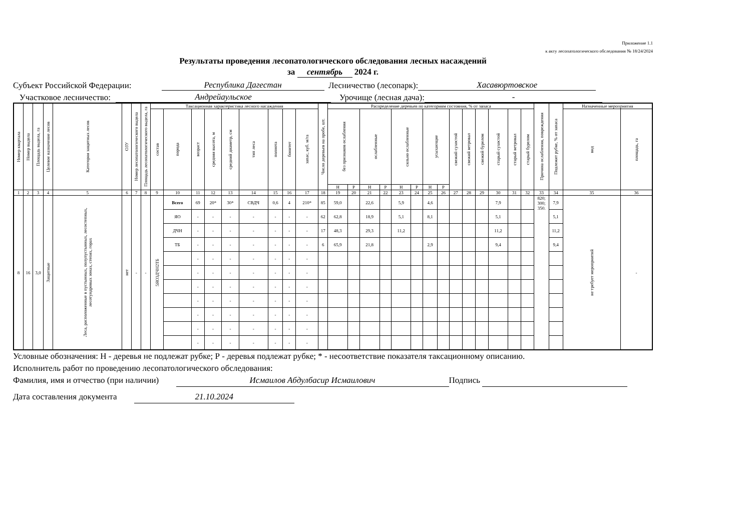Приложение 1.1
к акту лесопатологического обследования № 18/24/2024
Результаты проведения лесопатологического обследования лесных насаждений
за сентябрь 2024 г.
Субъект Российской Федерации: Республика Дагестан Лесничество (лесопарк): Хасавюртовское
Участковое лесничество: Андрейаульское Урочище (лесная дача): -
| Номер квартала | Номер выдела | Площадь выдела, га | Целевое назначение лесов | Категория защитных лесов | ОЗУ | Номер лесопатологического выдела | Площадь лесопатологического выдела, га | Таксационная характеристика лесного насаждения | | | | | | | | | Число деревьев на пробе, шт. | Распределение деревьев по категориям состояния, % от запаса | | | | | | | | | | | | | | Причина ослабления, повреждения | Подлежит рубке, % от запаса | Назначенные мероприятия | |
| --- | --- | --- | --- | --- | --- | --- | --- | --- | --- | --- | --- | --- | --- | --- | --- | --- | --- | --- | --- | --- | --- | --- | --- | --- | --- | --- | --- | --- | --- | --- | --- | --- | --- | --- | --- |
| | | | | | | | | состав | порода | возраст | средняя высота, м | средний диаметр, см | тип леса | полнота | бонитет | запас, куб. м/га | | без признаков ослабления | | ослабленные | | сильно ослабленные | | усыхающие | | свежий сухостой | свежий ветровал | свежий бурелом | старый сухостой | старый ветровал | старый бурелом | | | вид | площадь, га |
| | | | | | | | | | | | | | | | | | | Н | Р | Н | Р | Н | Р | Н | Р | | | | | | | | | | |
| 1 | 2 | 3 | 4 | 5 | 6 | 7 | 8 | 9 | 10 | 11 | 12 | 13 | 14 | 15 | 16 | 17 | 18 | 19 | 20 | 21 | 22 | 23 | 24 | 25 | 26 | 27 | 28 | 29 | 30 | 31 | 32 | 33 | 34 | 35 | 36 |
| 8 | 16 | 3,0 | Защитные | Леса, расположенные в пустынных, полупустынных, лесостепных, лесотундровых зонах, степях, горах | нет | - | - | 5ЯО3ДЧН2ТБ | Всего | 69 | 20* | 30* | СВДЧ | 0,6 | 4 | 210* | 85 | 59,0 | | 22,6 | | 5,9 | | 4,6 | | | | | 7,9 | | | 820; 300; 350. | 7,9 | не требует мероприятий | - |
| | | | | | | | | | ЯО | - | - | - | - | - | - | - | 62 | 62,8 | | 18,9 | | 5,1 | | 8,1 | | | | | 5,1 | | | | 5,1 | | |
| | | | | | | | | | ДЧН | - | - | - | - | - | - | - | 17 | 48,3 | | 29,3 | | 11,2 | | | | | | | 11,2 | | | | 11,2 | | |
| | | | | | | | | | ТБ | - | - | - | - | - | - | - | 6 | 65,9 | | 21,8 | | | | 2,9 | | | | | 9,4 | | | | 9,4 | | |
| | | | | | | | | | | - | - | - | - | - | - | - | | | | | | | | | | | | | | | | | | | |
| | | | | | | | | | | - | - | - | - | - | - | - | | | | | | | | | | | | | | | | | | | |
| | | | | | | | | | | - | - | - | - | - | - | - | | | | | | | | | | | | | | | | | | | |
| | | | | | | | | | | - | - | - | - | - | - | - | | | | | | | | | | | | | | | | | | | |
| | | | | | | | | | | - | - | - | - | - | - | - | | | | | | | | | | | | | | | | | | | |
| | | | | | | | | | | - | - | - | - | - | - | - | | | | | | | | | | | | | | | | | | | |
| | | | | | | | | | | - | - | - | - | - | - | - | | | | | | | | | | | | | | | | | | | |
Условные обозначения: Н - деревья не подлежат рубке; Р - деревья подлежат рубке; * - несоответствие показателя таксационному описанию.
Исполнитель работ по проведению лесопатологического обследования:
Фамилия, имя и отчество (при наличии) Исмаилов Абдулбасир Исмаилович Подпись
Дата составления документа 21.10.2024